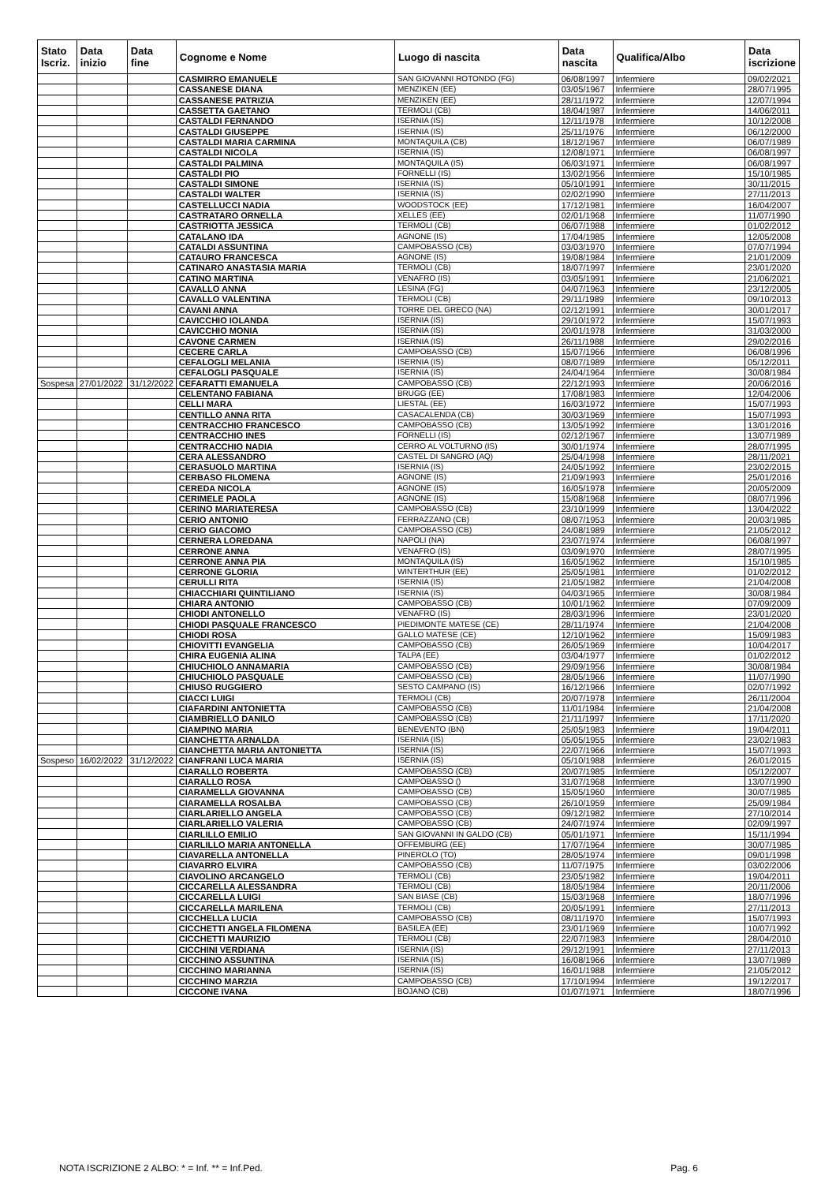| Stato Iscriz. | Data inizio | Data fine | Cognome e Nome | Luogo di nascita | Data nascita | Qualifica/Albo | Data iscrizione |
| --- | --- | --- | --- | --- | --- | --- | --- |
| | | | CASMIRRO EMANUELE | SAN GIOVANNI ROTONDO (FG) | 06/08/1997 | Infermiere | 09/02/2021 |
| | | | CASSANESE DIANA | MENZIKEN (EE) | 03/05/1967 | Infermiere | 28/07/1995 |
| | | | CASSANESE PATRIZIA | MENZIKEN (EE) | 28/11/1972 | Infermiere | 12/07/1994 |
| | | | CASSETTA GAETANO | TERMOLI (CB) | 18/04/1987 | Infermiere | 14/06/2011 |
| | | | CASTALDI FERNANDO | ISERNIA (IS) | 12/11/1978 | Infermiere | 10/12/2008 |
| | | | CASTALDI GIUSEPPE | ISERNIA (IS) | 25/11/1976 | Infermiere | 06/12/2000 |
| | | | CASTALDI MARIA CARMINA | MONTAQUILA (CB) | 18/12/1967 | Infermiere | 06/07/1989 |
| | | | CASTALDI NICOLA | ISERNIA (IS) | 12/08/1971 | Infermiere | 06/08/1997 |
| | | | CASTALDI PALMINA | MONTAQUILA (IS) | 06/03/1971 | Infermiere | 06/08/1997 |
| | | | CASTALDI PIO | FORNELLI (IS) | 13/02/1956 | Infermiere | 15/10/1985 |
| | | | CASTALDI SIMONE | ISERNIA (IS) | 05/10/1991 | Infermiere | 30/11/2015 |
| | | | CASTALDI WALTER | ISERNIA (IS) | 02/02/1990 | Infermiere | 27/11/2013 |
| | | | CASTELLUCCI NADIA | WOODSTOCK (EE) | 17/12/1981 | Infermiere | 16/04/2007 |
| | | | CASTRATARO ORNELLA | XELLES (EE) | 02/01/1968 | Infermiere | 11/07/1990 |
| | | | CASTRIOTTA JESSICA | TERMOLI (CB) | 06/07/1988 | Infermiere | 01/02/2012 |
| | | | CATALANO IDA | AGNONE (IS) | 17/04/1985 | Infermiere | 12/05/2008 |
| | | | CATALDI ASSUNTINA | CAMPOBASSO (CB) | 03/03/1970 | Infermiere | 07/07/1994 |
| | | | CATAURO FRANCESCA | AGNONE (IS) | 19/08/1984 | Infermiere | 21/01/2009 |
| | | | CATINARO ANASTASIA MARIA | TERMOLI (CB) | 18/07/1997 | Infermiere | 23/01/2020 |
| | | | CATINO MARTINA | VENAFRO (IS) | 03/05/1991 | Infermiere | 21/06/2021 |
| | | | CAVALLO ANNA | LESINA (FG) | 04/07/1963 | Infermiere | 23/12/2005 |
| | | | CAVALLO VALENTINA | TERMOLI (CB) | 29/11/1989 | Infermiere | 09/10/2013 |
| | | | CAVANI ANNA | TORRE DEL GRECO (NA) | 02/12/1991 | Infermiere | 30/01/2017 |
| | | | CAVICCHIO IOLANDA | ISERNIA (IS) | 29/10/1972 | Infermiere | 15/07/1993 |
| | | | CAVICCHIO MONIA | ISERNIA (IS) | 20/01/1978 | Infermiere | 31/03/2000 |
| | | | CAVONE CARMEN | ISERNIA (IS) | 26/11/1988 | Infermiere | 29/02/2016 |
| | | | CECERE CARLA | CAMPOBASSO (CB) | 15/07/1966 | Infermiere | 06/08/1996 |
| | | | CEFALOGLI MELANIA | ISERNIA (IS) | 08/07/1989 | Infermiere | 05/12/2011 |
| | | | CEFALOGLI PASQUALE | ISERNIA (IS) | 24/04/1964 | Infermiere | 30/08/1984 |
| Sospesa | 27/01/2022 | 31/12/2022 | CEFARATTI EMANUELA | CAMPOBASSO (CB) | 22/12/1993 | Infermiere | 20/06/2016 |
| | | | CELENTANO FABIANA | BRUGG (EE) | 17/08/1983 | Infermiere | 12/04/2006 |
| | | | CELLI MARA | LIESTAL (EE) | 16/03/1972 | Infermiere | 15/07/1993 |
| | | | CENTILLO ANNA RITA | CASACALENDA (CB) | 30/03/1969 | Infermiere | 15/07/1993 |
| | | | CENTRACCHIO FRANCESCO | CAMPOBASSO (CB) | 13/05/1992 | Infermiere | 13/01/2016 |
| | | | CENTRACCHIO INES | FORNELLI (IS) | 02/12/1967 | Infermiere | 13/07/1989 |
| | | | CENTRACCHIO NADIA | CERRO AL VOLTURNO (IS) | 30/01/1974 | Infermiere | 28/07/1995 |
| | | | CERA ALESSANDRO | CASTEL DI SANGRO (AQ) | 25/04/1998 | Infermiere | 28/11/2021 |
| | | | CERASUOLO MARTINA | ISERNIA (IS) | 24/05/1992 | Infermiere | 23/02/2015 |
| | | | CERBASO FILOMENA | AGNONE (IS) | 21/09/1993 | Infermiere | 25/01/2016 |
| | | | CEREDA NICOLA | AGNONE (IS) | 16/05/1978 | Infermiere | 20/05/2009 |
| | | | CERIMELE PAOLA | AGNONE (IS) | 15/08/1968 | Infermiere | 08/07/1996 |
| | | | CERINO MARIATERESA | CAMPOBASSO (CB) | 23/10/1999 | Infermiere | 13/04/2022 |
| | | | CERIO ANTONIO | FERRAZZANO (CB) | 08/07/1953 | Infermiere | 20/03/1985 |
| | | | CERIO GIACOMO | CAMPOBASSO (CB) | 24/08/1989 | Infermiere | 21/05/2012 |
| | | | CERNERA LOREDANA | NAPOLI (NA) | 23/07/1974 | Infermiere | 06/08/1997 |
| | | | CERRONE ANNA | VENAFRO (IS) | 03/09/1970 | Infermiere | 28/07/1995 |
| | | | CERRONE ANNA PIA | MONTAQUILA (IS) | 16/05/1962 | Infermiere | 15/10/1985 |
| | | | CERRONE GLORIA | WINTERTHUR (EE) | 25/05/1981 | Infermiere | 01/02/2012 |
| | | | CERULLI RITA | ISERNIA (IS) | 21/05/1982 | Infermiere | 21/04/2008 |
| | | | CHIACCHIARI QUINTILIANO | ISERNIA (IS) | 04/03/1965 | Infermiere | 30/08/1984 |
| | | | CHIARA ANTONIO | CAMPOBASSO (CB) | 10/01/1962 | Infermiere | 07/09/2009 |
| | | | CHIODI ANTONELLO | VENAFRO (IS) | 28/03/1996 | Infermiere | 23/01/2020 |
| | | | CHIODI PASQUALE FRANCESCO | PIEDIMONTE MATESE (CE) | 28/11/1974 | Infermiere | 21/04/2008 |
| | | | CHIODI ROSA | GALLO MATESE (CE) | 12/10/1962 | Infermiere | 15/09/1983 |
| | | | CHIOVITTI EVANGELIA | CAMPOBASSO (CB) | 26/05/1969 | Infermiere | 10/04/2017 |
| | | | CHIRA EUGENIA ALINA | TALPA (EE) | 03/04/1977 | Infermiere | 01/02/2012 |
| | | | CHIUCHIOLO ANNAMARIA | CAMPOBASSO (CB) | 29/09/1956 | Infermiere | 30/08/1984 |
| | | | CHIUCHIOLO PASQUALE | CAMPOBASSO (CB) | 28/05/1966 | Infermiere | 11/07/1990 |
| | | | CHIUSO RUGGIERO | SESTO CAMPANO (IS) | 16/12/1966 | Infermiere | 02/07/1992 |
| | | | CIACCI LUIGI | TERMOLI (CB) | 20/07/1978 | Infermiere | 26/11/2004 |
| | | | CIAFARDINI ANTONIETTA | CAMPOBASSO (CB) | 11/01/1984 | Infermiere | 21/04/2008 |
| | | | CIAMBRIELLO DANILO | CAMPOBASSO (CB) | 21/11/1997 | Infermiere | 17/11/2020 |
| | | | CIAMPINO MARIA | BENEVENTO (BN) | 25/05/1983 | Infermiere | 19/04/2011 |
| | | | CIANCHETTA ARNALDA | ISERNIA (IS) | 05/05/1955 | Infermiere | 23/02/1983 |
| | | | CIANCHETTA MARIA ANTONIETTA | ISERNIA (IS) | 22/07/1966 | Infermiere | 15/07/1993 |
| Sospeso | 16/02/2022 | 31/12/2022 | CIANFRANI LUCA MARIA | ISERNIA (IS) | 05/10/1988 | Infermiere | 26/01/2015 |
| | | | CIARALLO ROBERTA | CAMPOBASSO (CB) | 20/07/1985 | Infermiere | 05/12/2007 |
| | | | CIARALLO ROSA | CAMPOBASSO () | 31/07/1968 | Infermiere | 13/07/1990 |
| | | | CIARAMELLA GIOVANNA | CAMPOBASSO (CB) | 15/05/1960 | Infermiere | 30/07/1985 |
| | | | CIARAMELLA ROSALBA | CAMPOBASSO (CB) | 26/10/1959 | Infermiere | 25/09/1984 |
| | | | CIARLARIELLO ANGELA | CAMPOBASSO (CB) | 09/12/1982 | Infermiere | 27/10/2014 |
| | | | CIARLARIELLO VALERIA | CAMPOBASSO (CB) | 24/07/1974 | Infermiere | 02/09/1997 |
| | | | CIARLILLO EMILIO | SAN GIOVANNI IN GALDO (CB) | 05/01/1971 | Infermiere | 15/11/1994 |
| | | | CIARLILLO MARIA ANTONELLA | OFFEMBURG (EE) | 17/07/1964 | Infermiere | 30/07/1985 |
| | | | CIAVARELLA ANTONELLA | PINEROLO (TO) | 28/05/1974 | Infermiere | 09/01/1998 |
| | | | CIAVARRO ELVIRA | CAMPOBASSO (CB) | 11/07/1975 | Infermiere | 03/02/2006 |
| | | | CIAVOLINO ARCANGELO | TERMOLI (CB) | 23/05/1982 | Infermiere | 19/04/2011 |
| | | | CICCARELLA ALESSANDRA | TERMOLI (CB) | 18/05/1984 | Infermiere | 20/11/2006 |
| | | | CICCARELLA LUIGI | SAN BIASE (CB) | 15/03/1968 | Infermiere | 18/07/1996 |
| | | | CICCARELLA MARILENA | TERMOLI (CB) | 20/05/1991 | Infermiere | 27/11/2013 |
| | | | CICCHELLA LUCIA | CAMPOBASSO (CB) | 08/11/1970 | Infermiere | 15/07/1993 |
| | | | CICCHETTI ANGELA FILOMENA | BASILEA (EE) | 23/01/1969 | Infermiere | 10/07/1992 |
| | | | CICCHETTI MAURIZIO | TERMOLI (CB) | 22/07/1983 | Infermiere | 28/04/2010 |
| | | | CICCHINI VERDIANA | ISERNIA (IS) | 29/12/1991 | Infermiere | 27/11/2013 |
| | | | CICCHINO ASSUNTINA | ISERNIA (IS) | 16/08/1966 | Infermiere | 13/07/1989 |
| | | | CICCHINO MARIANNA | ISERNIA (IS) | 16/01/1988 | Infermiere | 21/05/2012 |
| | | | CICCHINO MARZIA | CAMPOBASSO (CB) | 17/10/1994 | Infermiere | 19/12/2017 |
| | | | CICCONE IVANA | BOJANO (CB) | 01/07/1971 | Infermiere | 18/07/1996 |
NOTA ISCRIZIONE 2 ALBO: * = Inf. ** = Inf.Ped. Pag. 6